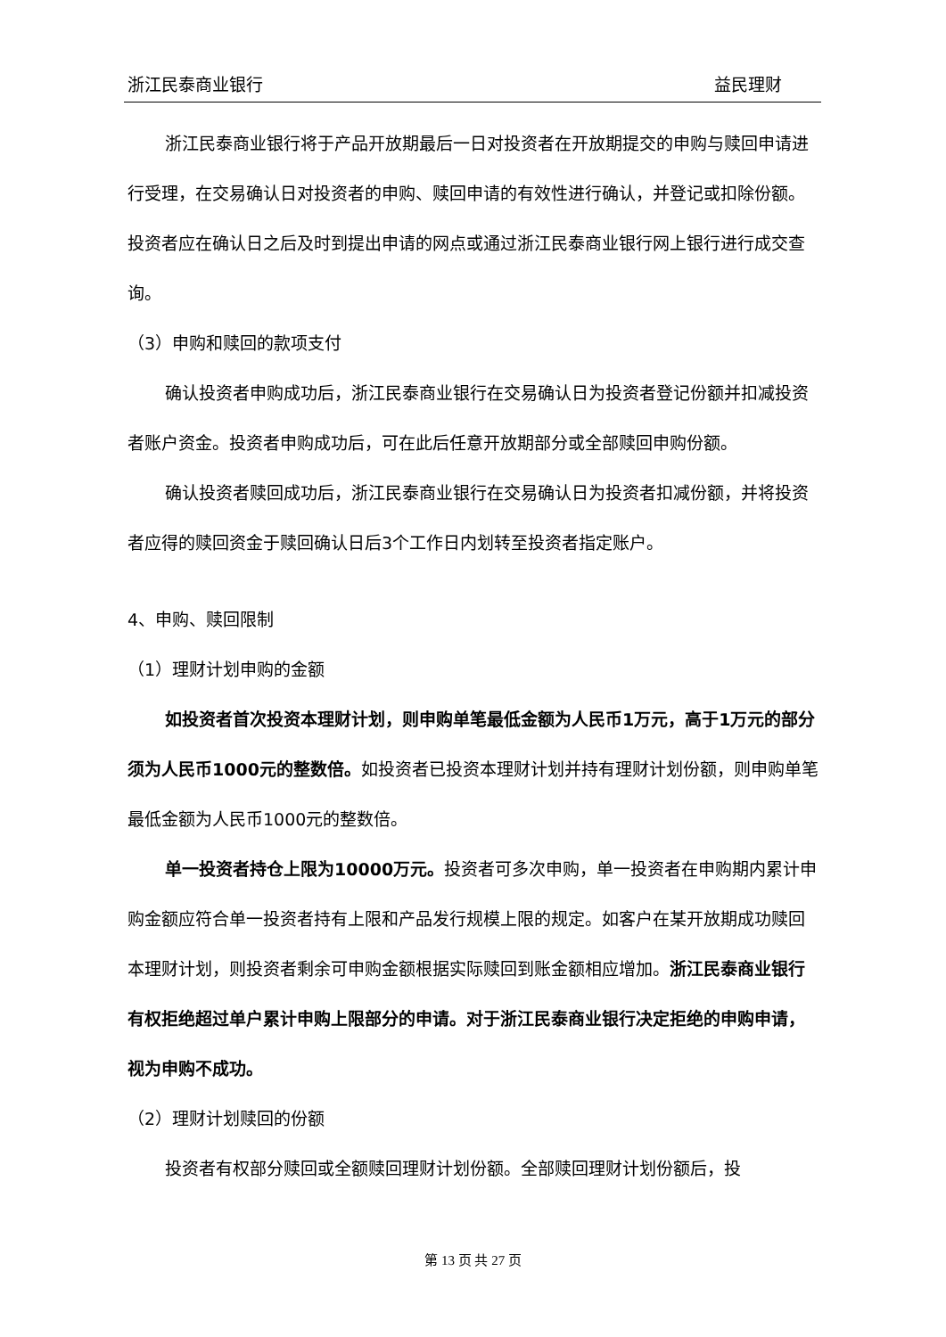浙江民泰商业银行 益民理财
浙江民泰商业银行将于产品开放期最后一日对投资者在开放期提交的申购与赎回申请进行受理，在交易确认日对投资者的申购、赎回申请的有效性进行确认，并登记或扣除份额。投资者应在确认日之后及时到提出申请的网点或通过浙江民泰商业银行网上银行进行成交查询。
（3）申购和赎回的款项支付
确认投资者申购成功后，浙江民泰商业银行在交易确认日为投资者登记份额并扣减投资者账户资金。投资者申购成功后，可在此后任意开放期部分或全部赎回申购份额。
确认投资者赎回成功后，浙江民泰商业银行在交易确认日为投资者扣减份额，并将投资者应得的赎回资金于赎回确认日后3个工作日内划转至投资者指定账户。
4、申购、赎回限制
（1）理财计划申购的金额
如投资者首次投资本理财计划，则申购单笔最低金额为人民币1万元，高于1万元的部分须为人民币1000元的整数倍。如投资者已投资本理财计划并持有理财计划份额，则申购单笔最低金额为人民币1000元的整数倍。
单一投资者持仓上限为10000万元。投资者可多次申购，单一投资者在申购期内累计申购金额应符合单一投资者持有上限和产品发行规模上限的规定。如客户在某开放期成功赎回本理财计划，则投资者剩余可申购金额根据实际赎回到账金额相应增加。浙江民泰商业银行有权拒绝超过单户累计申购上限部分的申请。对于浙江民泰商业银行决定拒绝的申购申请，视为申购不成功。
（2）理财计划赎回的份额
投资者有权部分赎回或全额赎回理财计划份额。全部赎回理财计划份额后，投
第 13 页 共 27 页